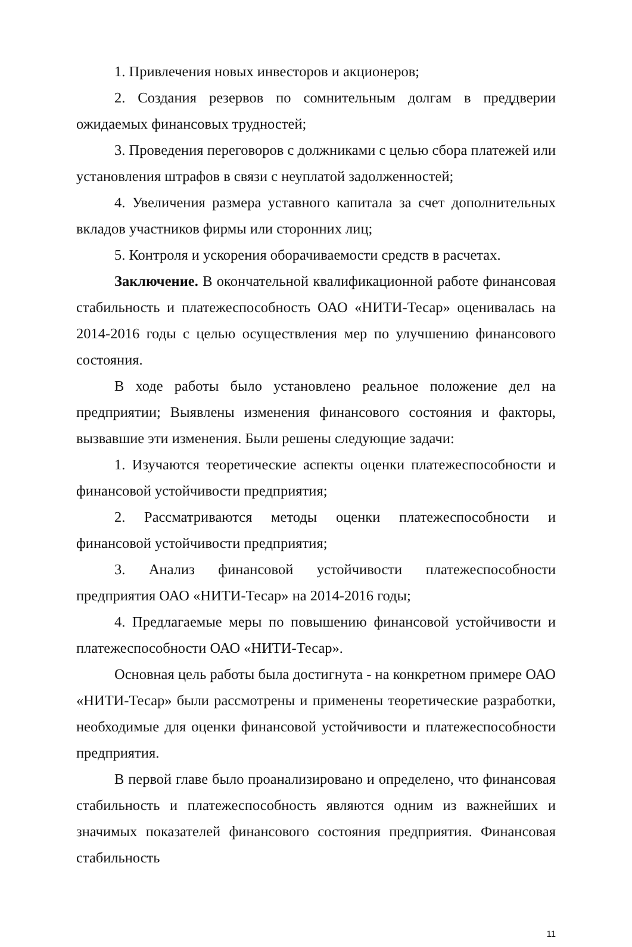1. Привлечения новых инвесторов и акционеров;
2. Создания резервов по сомнительным долгам в преддверии ожидаемых финансовых трудностей;
3. Проведения переговоров с должниками с целью сбора платежей или установления штрафов в связи с неуплатой задолженностей;
4. Увеличения размера уставного капитала за счет дополнительных вкладов участников фирмы или сторонних лиц;
5. Контроля и ускорения оборачиваемости средств в расчетах.
Заключение. В окончательной квалификационной работе финансовая стабильность и платежеспособность ОАО «НИТИ-Тесар» оценивалась на 2014-2016 годы с целью осуществления мер по улучшению финансового состояния.
В ходе работы было установлено реальное положение дел на предприятии; Выявлены изменения финансового состояния и факторы, вызвавшие эти изменения. Были решены следующие задачи:
1. Изучаются теоретические аспекты оценки платежеспособности и финансовой устойчивости предприятия;
2. Рассматриваются методы оценки платежеспособности и финансовой устойчивости предприятия;
3. Анализ финансовой устойчивости платежеспособности предприятия ОАО «НИТИ-Тесар» на 2014-2016 годы;
4. Предлагаемые меры по повышению финансовой устойчивости и платежеспособности ОАО «НИТИ-Тесар».
Основная цель работы была достигнута - на конкретном примере ОАО «НИТИ-Тесар» были рассмотрены и применены теоретические разработки, необходимые для оценки финансовой устойчивости и платежеспособности предприятия.
В первой главе было проанализировано и определено, что финансовая стабильность и платежеспособность являются одним из важнейших и значимых показателей финансового состояния предприятия. Финансовая стабильность
11